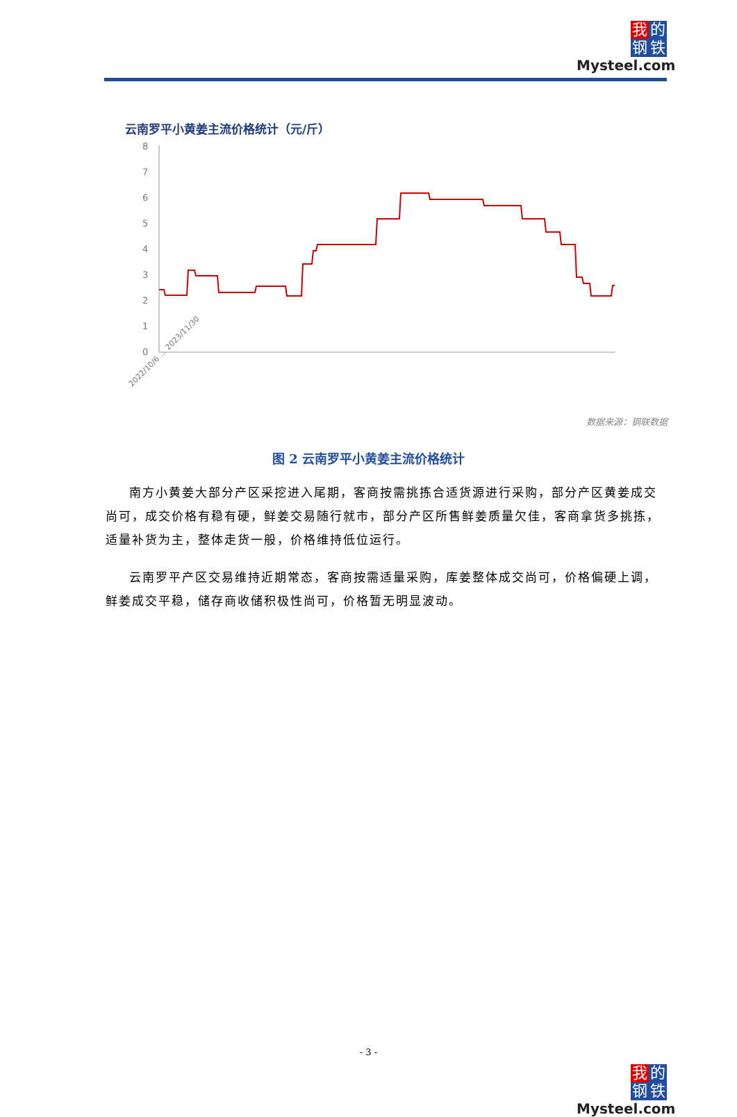我的钢铁
Mysteel.com
云南罗平小黄姜主流价格统计（元/斤）
8
7
6
5
4
3
2
1
0
2022/10/6 … 2023/11/30
数据来源：钢联数据
图 2 云南罗平小黄姜主流价格统计
南方小黄姜大部分产区采挖进入尾期，客商按需挑拣合适货源进行采购，部分产区黄姜成交尚可，成交价格有稳有硬，鲜姜交易随行就市，部分产区所售鲜姜质量欠佳，客商拿货多挑拣，适量补货为主，整体走货一般，价格维持低位运行。
云南罗平产区交易维持近期常态，客商按需适量采购，库姜整体成交尚可，价格偏硬上调，鲜姜成交平稳，储存商收储积极性尚可，价格暂无明显波动。
- 3 -
我的钢铁
Mysteel.com